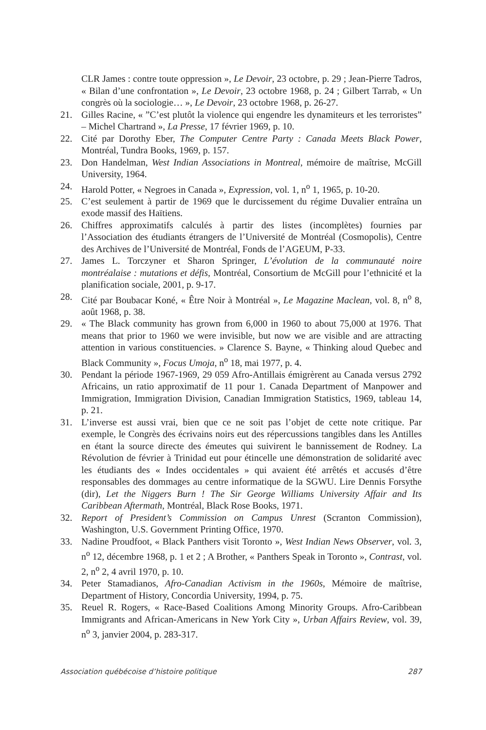CLR James : contre toute oppression », Le Devoir, 23 octobre, p. 29 ; Jean-Pierre Tadros, « Bilan d’une confrontation », Le Devoir, 23 octobre 1968, p. 24 ; Gilbert Tarrab, « Un congrès où la sociologie… », Le Devoir, 23 octobre 1968, p. 26-27.
21. Gilles Racine, « ”C’est plutôt la violence qui engendre les dynamiteurs et les terroristes” – Michel Chartrand », La Presse, 17 février 1969, p. 10.
22. Cité par Dorothy Eber, The Computer Centre Party : Canada Meets Black Power, Montréal, Tundra Books, 1969, p. 157.
23. Don Handelman, West Indian Associations in Montreal, mémoire de maîtrise, McGill University, 1964.
24. Harold Potter, « Negroes in Canada », Expression, vol. 1, n<sup>o</sup> 1, 1965, p. 10-20.
25. C’est seulement à partir de 1969 que le durcissement du régime Duvalier entraîna un exode massif des Haïtiens.
26. Chiffres approximatifs calculés à partir des listes (incomplètes) fournies par l’Association des étudiants étrangers de l’Université de Montréal (Cosmopolis), Centre des Archives de l’Université de Montréal, Fonds de l’AGEUM, P-33.
27. James L. Torczyner et Sharon Springer, L’évolution de la communauté noire montréalaise : mutations et défis, Montréal, Consortium de McGill pour l’ethnicité et la planification sociale, 2001, p. 9-17.
28. Cité par Boubacar Koné, « Être Noir à Montréal », Le Magazine Maclean, vol. 8, n<sup>o</sup> 8, août 1968, p. 38.
29. « The Black community has grown from 6,000 in 1960 to about 75,000 at 1976. That means that prior to 1960 we were invisible, but now we are visible and are attracting attention in various constituencies. » Clarence S. Bayne, « Thinking aloud Quebec and Black Community », Focus Umoja, n<sup>o</sup> 18, mai 1977, p. 4.
30. Pendant la période 1967-1969, 29 059 Afro-Antillais émigrèrent au Canada versus 2792 Africains, un ratio approximatif de 11 pour 1. Canada Department of Manpower and Immigration, Immigration Division, Canadian Immigration Statistics, 1969, tableau 14, p. 21.
31. L’inverse est aussi vrai, bien que ce ne soit pas l’objet de cette note critique. Par exemple, le Congrès des écrivains noirs eut des répercussions tangibles dans les Antilles en étant la source directe des émeutes qui suivirent le bannissement de Rodney. La Révolution de février à Trinidad eut pour étincelle une démonstration de solidarité avec les étudiants des « Indes occidentales » qui avaient été arrêtés et accusés d’être responsables des dommages au centre informatique de la SGWU. Lire Dennis Forsythe (dir), Let the Niggers Burn ! The Sir George Williams University Affair and Its Caribbean Aftermath, Montréal, Black Rose Books, 1971.
32. Report of President’s Commission on Campus Unrest (Scranton Commission), Washington, U.S. Government Printing Office, 1970.
33. Nadine Proudfoot, « Black Panthers visit Toronto », West Indian News Observer, vol. 3, n<sup>o</sup> 12, décembre 1968, p. 1 et 2 ; A Brother, « Panthers Speak in Toronto », Contrast, vol. 2, n<sup>o</sup> 2, 4 avril 1970, p. 10.
34. Peter Stamadianos, Afro-Canadian Activism in the 1960s, Mémoire de maîtrise, Department of History, Concordia University, 1994, p. 75.
35. Reuel R. Rogers, « Race-Based Coalitions Among Minority Groups. Afro-Caribbean Immigrants and African-Americans in New York City », Urban Affairs Review, vol. 39, n<sup>o</sup> 3, janvier 2004, p. 283-317.
Association québécoise d’histoire politique 287